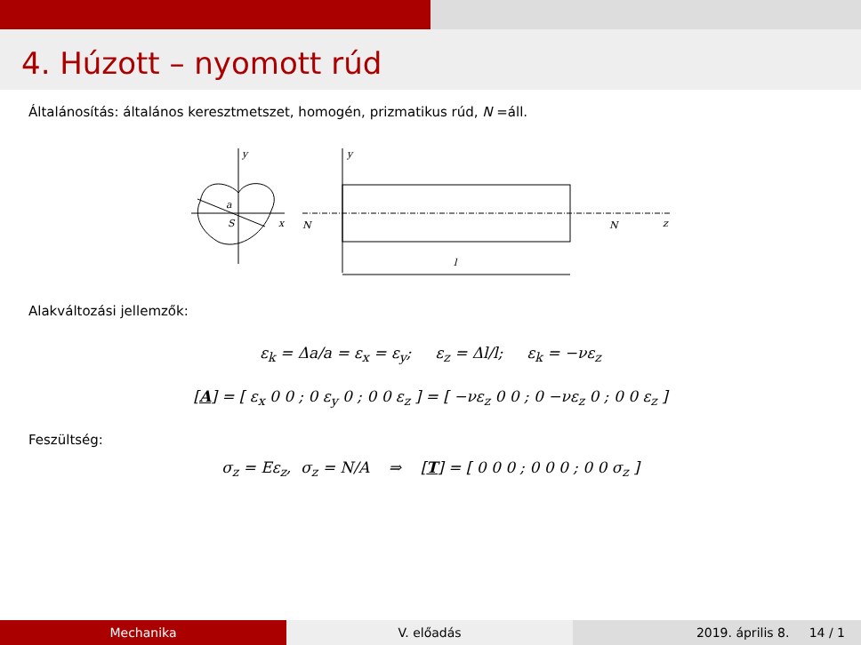4. Húzott – nyomott rúd
Általánosítás: általános keresztmetszet, homogén, prizmatikus rúd, N =áll.
y
x
a
S
y
N
N
z
l
Alakváltozási jellemzők:
ε<sub>k</sub> = Δa/a = ε<sub>x</sub> = ε<sub>y</sub>; ε<sub>z</sub> = Δl/l; ε<sub>k</sub> = −νε<sub>z</sub>
[A] = [ ε<sub>x</sub> 0 0 ; 0 ε<sub>y</sub> 0 ; 0 0 ε<sub>z</sub> ] = [ −νε<sub>z</sub> 0 0 ; 0 −νε<sub>z</sub> 0 ; 0 0 ε<sub>z</sub> ]
Feszültség:
σ<sub>z</sub> = Eε<sub>z</sub>, σ<sub>z</sub> = N/A ⇒ [T] = [ 0 0 0 ; 0 0 0 ; 0 0 σ<sub>z</sub> ]
Mechanika V. előadás 2019. április 8. 14 / 1